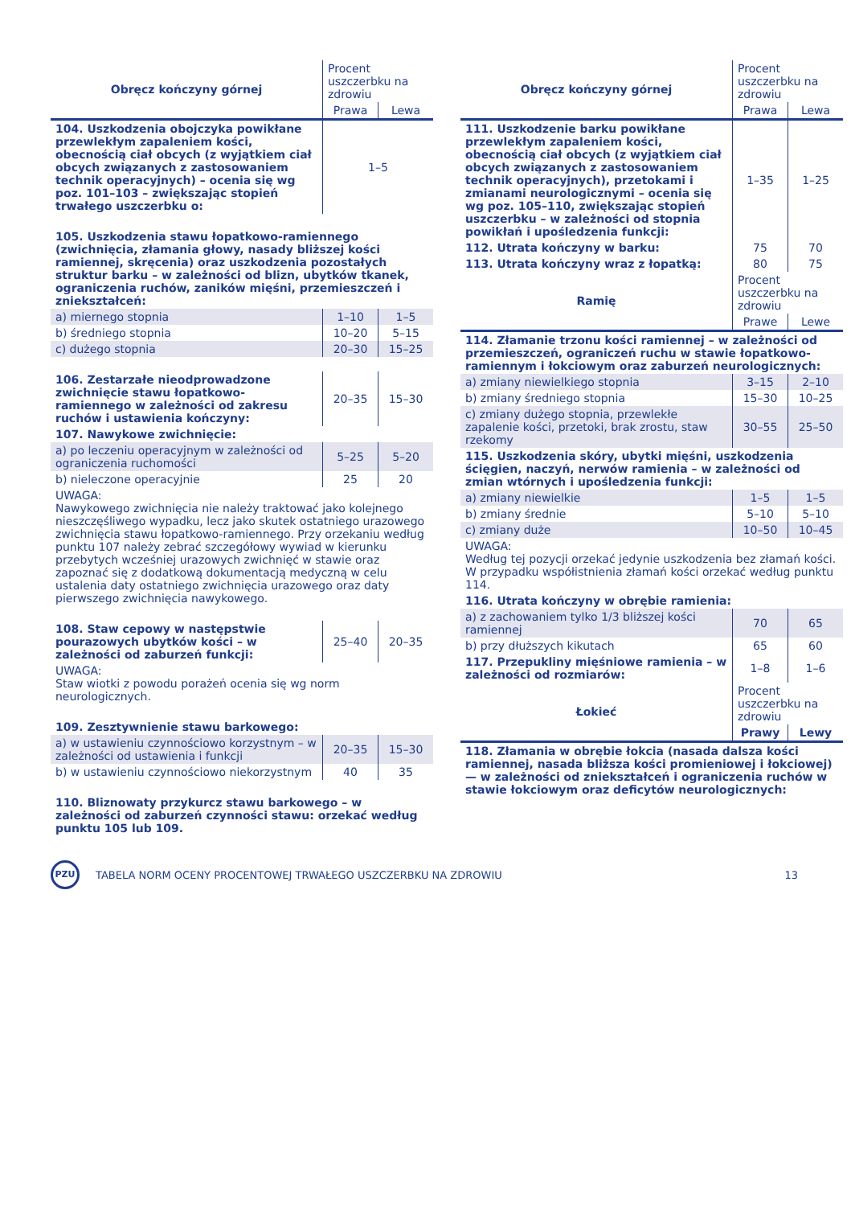| Obręcz kończyny górnej | Procent uszczerbku na zdrowiu | |
| --- | --- | --- |
| | Prawa | Lewa |
| 104. Uszkodzenia obojczyka powikłane przewlekłym zapaleniem kości, obecnością ciał obcych (z wyjątkiem ciał obcych związanych z zastosowaniem technik operacyjnych) – ocenia się wg poz. 101–103 – zwiększając stopień trwałego uszczerbku o: | 1–5 | |
| 105. Uszkodzenia stawu łopatkowo-ramiennego (zwichnięcia, złamania głowy, nasady bliższej kości ramiennej, skręcenia) oraz uszkodzenia pozostałych struktur barku – w zależności od blizn, ubytków tkanek, ograniczenia ruchów, zaników mięśni, przemieszczeń i zniekształceń: | | |
| a) miernego stopnia | 1–10 | 1–5 |
| b) średniego stopnia | 10–20 | 5–15 |
| c) dużego stopnia | 20–30 | 15–25 |
| 106. Zestarzałe nieodprowadzone zwichnięcie stawu łopatkowo-ramiennego w zależności od zakresu ruchów i ustawienia kończyny: | 20–35 | 15–30 |
| 107. Nawykowe zwichnięcie: | | |
| a) po leczeniu operacyjnym w zależności od ograniczenia ruchomości | 5–25 | 5–20 |
| b) nieleczone operacyjnie | 25 | 20 |
| UWAGA: Nawykowego zwichnięcia nie należy traktować jako kolejnego nieszczęśliwego wypadku, lecz jako skutek ostatniego urazowego zwichnięcia stawu łopatkowo-ramiennego. Przy orzekaniu według punktu 107 należy zebrać szczegółowy wywiad w kierunku przebytych wcześniej urazowych zwichnięć w stawie oraz zapoznać się z dodatkową dokumentacją medyczną w celu ustalenia daty ostatniego zwichnięcia urazowego oraz daty pierwszego zwichnięcia nawykowego. | | |
| 108. Staw cepowy w następstwie pourazowych ubytków kości – w zależności od zaburzeń funkcji: | 25–40 | 20–35 |
| UWAGA: Staw wiotki z powodu porażeń ocenia się wg norm neurologicznych. | | |
| 109. Zesztywnienie stawu barkowego: | | |
| a) w ustawieniu czynnościowo korzystnym – w zależności od ustawienia i funkcji | 20–35 | 15–30 |
| b) w ustawieniu czynnościowo niekorzystnym | 40 | 35 |
| 110. Bliznowaty przykurcz stawu barkowego – w zależności od zaburzeń czynności stawu: orzekać według punktu 105 lub 109. | | |
| Obręcz kończyny górnej | Procent uszczerbku na zdrowiu | |
| --- | --- | --- |
| | Prawa | Lewa |
| 111. Uszkodzenie barku powikłane przewlekłym zapaleniem kości, obecnością ciał obcych (z wyjątkiem ciał obcych związanych z zastosowaniem technik operacyjnych), przetokami i zmianami neurologicznymi – ocenia się wg poz. 105–110, zwiększając stopień uszczerbku – w zależności od stopnia powikłań i upośledzenia funkcji: | 1–35 | 1–25 |
| 112. Utrata kończyny w barku: | 75 | 70 |
| 113. Utrata kończyny wraz z łopatką: | 80 | 75 |
| Ramię | Procent uszczerbku na zdrowiu | |
| | Prawe | Lewe |
| 114. Złamanie trzonu kości ramiennej – w zależności od przemieszczeń, ograniczeń ruchu w stawie łopatkowo-ramiennym i łokciowym oraz zaburzeń neurologicznych: | | |
| a) zmiany niewielkiego stopnia | 3–15 | 2–10 |
| b) zmiany średniego stopnia | 15–30 | 10–25 |
| c) zmiany dużego stopnia, przewlekłe zapalenie kości, przetoki, brak zrostu, staw rzekomy | 30–55 | 25–50 |
| 115. Uszkodzenia skóry, ubytki mięśni, uszkodzenia ścięgien, naczyń, nerwów ramienia – w zależności od zmian wtórnych i upośledzenia funkcji: | | |
| a) zmiany niewielkie | 1–5 | 1–5 |
| b) zmiany średnie | 5–10 | 5–10 |
| c) zmiany duże | 10–50 | 10–45 |
| UWAGA: Według tej pozycji orzekać jedynie uszkodzenia bez złamań kości. W przypadku współistnienia złamań kości orzekać według punktu 114. | | |
| 116. Utrata kończyny w obrębie ramienia: | | |
| a) z zachowaniem tylko 1/3 bliższej kości ramiennej | 70 | 65 |
| b) przy dłuższych kikutach | 65 | 60 |
| 117. Przepukliny mięśniowe ramienia – w zależności od rozmiarów: | 1–8 | 1–6 |
| Łokieć | Procent uszczerbku na zdrowiu | |
| | Prawy | Lewy |
| 118. Złamania w obrębie łokcia (nasada dalsza kości ramiennej, nasada bliższa kości promieniowej i łokciowej) — w zależności od zniekształceń i ograniczenia ruchów w stawie łokciowym oraz deficytów neurologicznych: | | |
PZU
TABELA NORM OCENY PROCENTOWEJ TRWAŁEGO USZCZERBKU NA ZDROWIU
13